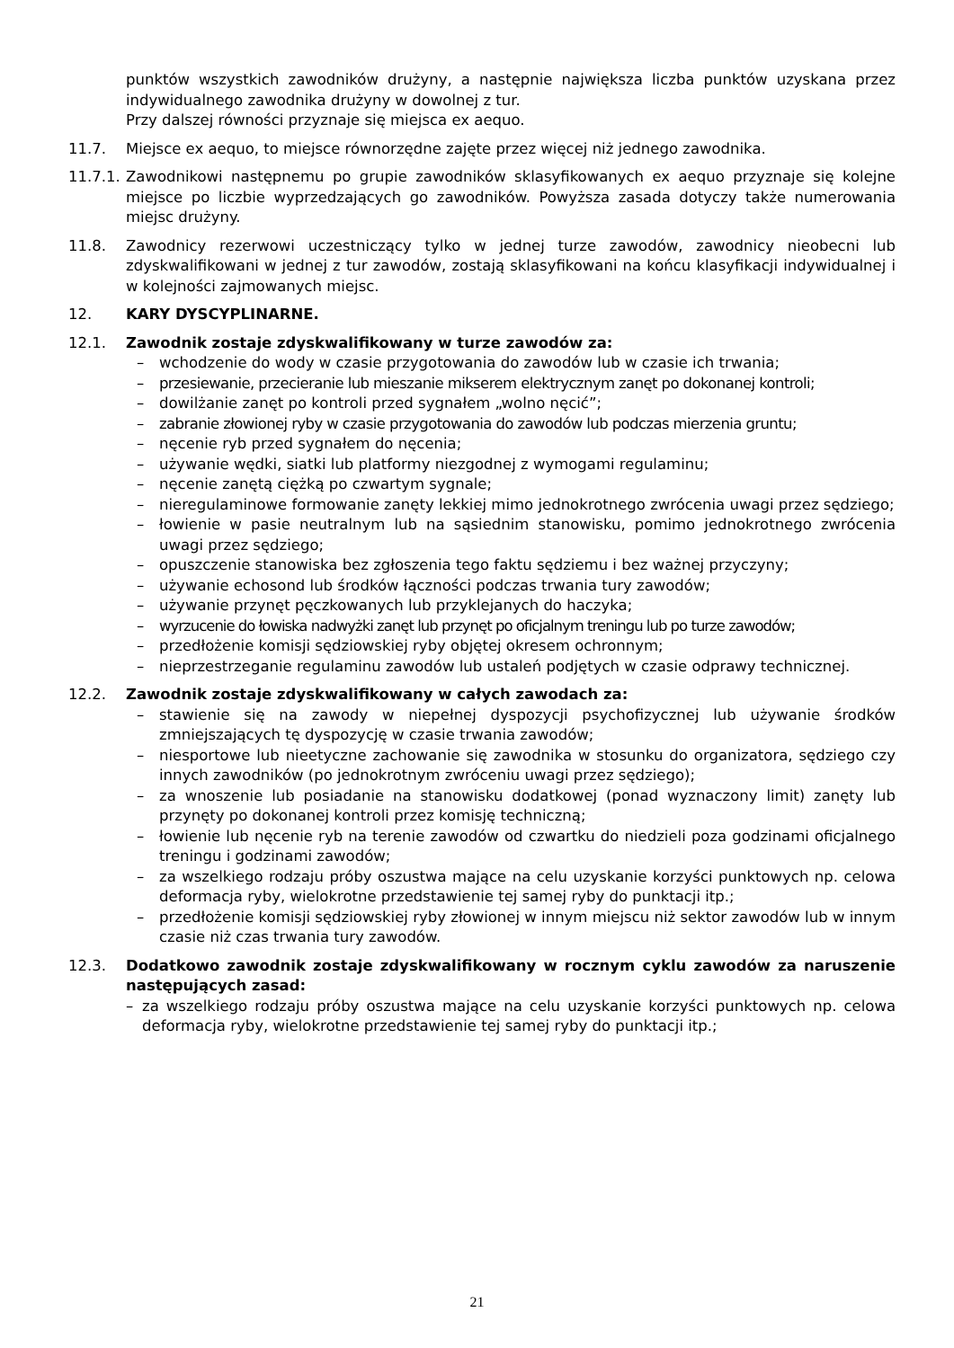punktów wszystkich zawodników drużyny, a następnie największa liczba punktów uzyskana przez indywidualnego zawodnika drużyny w dowolnej z tur.
Przy dalszej równości przyznaje się miejsca ex aequo.
11.7. Miejsce ex aequo, to miejsce równorzędne zajęte przez więcej niż jednego zawodnika.
11.7.1.
Zawodnikowi następnemu po grupie zawodników sklasyfikowanych ex aequo przyznaje się kolejne miejsce po liczbie wyprzedzających go zawodników. Powyższa zasada dotyczy także numerowania miejsc drużyny.
11.8. Zawodnicy rezerwowi uczestniczący tylko w jednej turze zawodów, zawodnicy nieobecni lub zdyskwalifikowani w jednej z tur zawodów, zostają sklasyfikowani na końcu klasyfikacji indywidualnej i w kolejności zajmowanych miejsc.
12. KARY DYSCYPLINARNE.
12.1. Zawodnik zostaje zdyskwalifikowany w turze zawodów za:
– wchodzenie do wody w czasie przygotowania do zawodów lub w czasie ich trwania;
– przesiewanie, przecieranie lub mieszanie mikserem elektrycznym zanęt po dokonanej kontroli;
– dowilżanie zanęt po kontroli przed sygnałem „wolno nęcić”;
– zabranie złowionej ryby w czasie przygotowania do zawodów lub podczas mierzenia gruntu;
– nęcenie ryb przed sygnałem do nęcenia;
– używanie wędki, siatki lub platformy niezgodnej z wymogami regulaminu;
– nęcenie zanętą ciężką po czwartym sygnale;
– nieregulaminowe formowanie zanęty lekkiej mimo jednokrotnego zwrócenia uwagi przez sędziego;
– łowienie w pasie neutralnym lub na sąsiednim stanowisku, pomimo jednokrotnego zwrócenia uwagi przez sędziego;
– opuszczenie stanowiska bez zgłoszenia tego faktu sędziemu i bez ważnej przyczyny;
– używanie echosond lub środków łączności podczas trwania tury zawodów;
– używanie przynęt pęczkowanych lub przyklejanych do haczyka;
– wyrzucenie do łowiska nadwyżki zanęt lub przynęt po oficjalnym treningu lub po turze zawodów;
– przedłożenie komisji sędziowskiej ryby objętej okresem ochronnym;
– nieprzestrzeganie regulaminu zawodów lub ustaleń podjętych w czasie odprawy technicznej.
12.2. Zawodnik zostaje zdyskwalifikowany w całych zawodach za:
– stawienie się na zawody w niepełnej dyspozycji psychofizycznej lub używanie środków zmniejszających tę dyspozycję w czasie trwania zawodów;
– niesportowe lub nieetyczne zachowanie się zawodnika w stosunku do organizatora, sędziego czy innych zawodników (po jednokrotnym zwróceniu uwagi przez sędziego);
– za wnoszenie lub posiadanie na stanowisku dodatkowej (ponad wyznaczony limit) zanęty lub przynęty po dokonanej kontroli przez komisję techniczną;
– łowienie lub nęcenie ryb na terenie zawodów od czwartku do niedzieli poza godzinami oficjalnego treningu i godzinami zawodów;
– za wszelkiego rodzaju próby oszustwa mające na celu uzyskanie korzyści punktowych np. celowa deformacja ryby, wielokrotne przedstawienie tej samej ryby do punktacji itp.;
– przedłożenie komisji sędziowskiej ryby złowionej w innym miejscu niż sektor zawodów lub w innym czasie niż czas trwania tury zawodów.
12.3. Dodatkowo zawodnik zostaje zdyskwalifikowany w rocznym cyklu zawodów za naruszenie następujących zasad:
– za wszelkiego rodzaju próby oszustwa mające na celu uzyskanie korzyści punktowych np. celowa deformacja ryby, wielokrotne przedstawienie tej samej ryby do punktacji itp.;
21